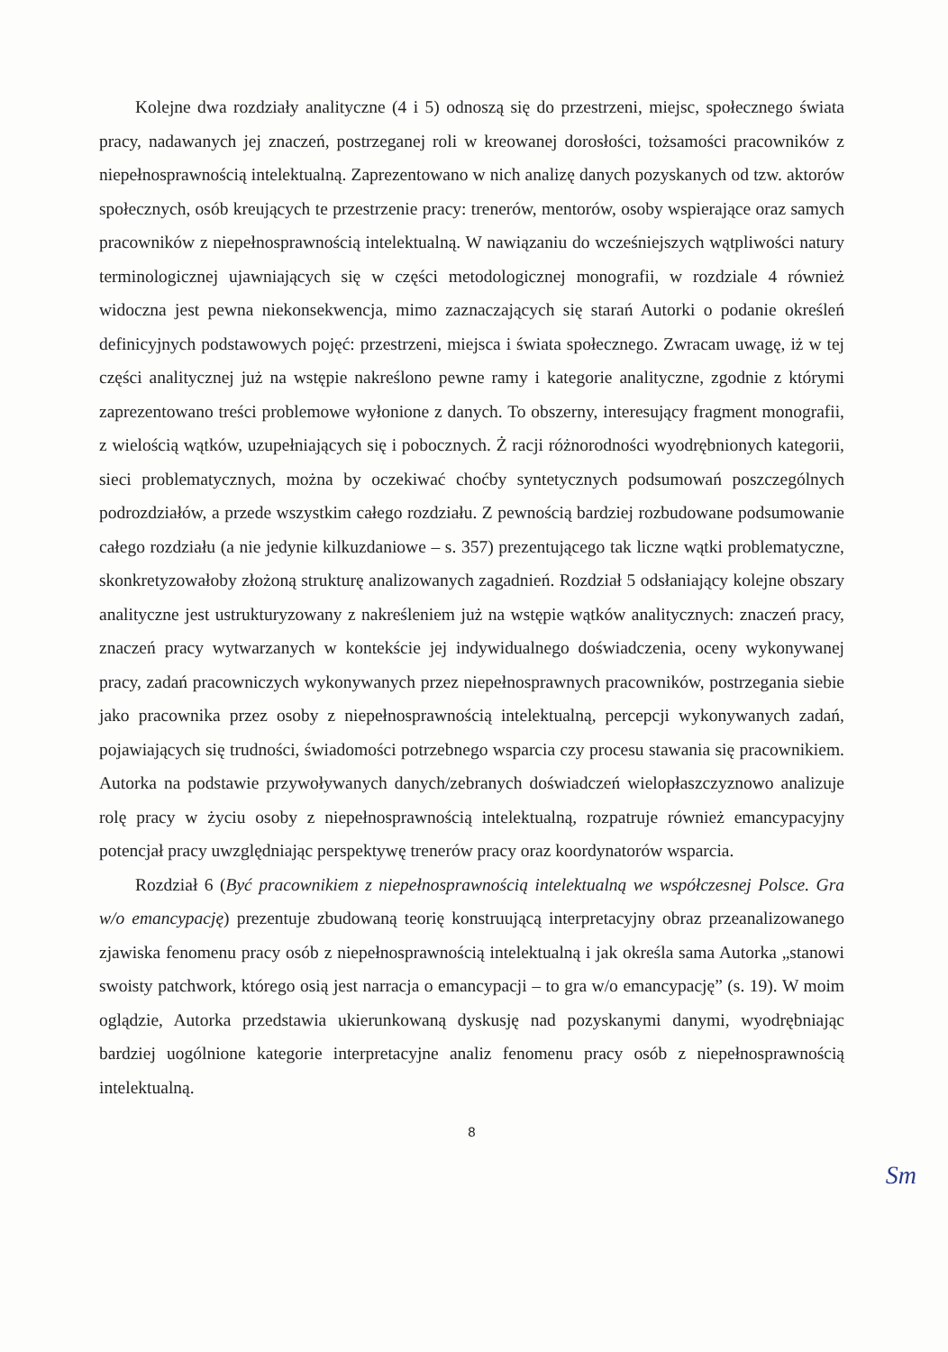Kolejne dwa rozdziały analityczne (4 i 5) odnoszą się do przestrzeni, miejsc, społecznego świata pracy, nadawanych jej znaczeń, postrzeganej roli w kreowanej dorosłości, tożsamości pracowników z niepełnosprawnością intelektualną. Zaprezentowano w nich analizę danych pozyskanych od tzw. aktorów społecznych, osób kreujących te przestrzenie pracy: trenerów, mentorów, osoby wspierające oraz samych pracowników z niepełnosprawnością intelektualną. W nawiązaniu do wcześniejszych wątpliwości natury terminologicznej ujawniających się w części metodologicznej monografii, w rozdziale 4 również widoczna jest pewna niekonsekwencja, mimo zaznaczających się starań Autorki o podanie określeń definicyjnych podstawowych pojęć: przestrzeni, miejsca i świata społecznego. Zwracam uwagę, iż w tej części analitycznej już na wstępie nakreślono pewne ramy i kategorie analityczne, zgodnie z którymi zaprezentowano treści problemowe wyłonione z danych. To obszerny, interesujący fragment monografii, z wielością wątków, uzupełniających się i pobocznych. Ż racji różnorodności wyodrębnionych kategorii, sieci problematycznych, można by oczekiwać choćby syntetycznych podsumowań poszczególnych podrozdziałów, a przede wszystkim całego rozdziału. Z pewnością bardziej rozbudowane podsumowanie całego rozdziału (a nie jedynie kilkuzdaniowe – s. 357) prezentującego tak liczne wątki problematyczne, skonkretyzowałoby złożoną strukturę analizowanych zagadnień. Rozdział 5 odsłaniający kolejne obszary analityczne jest ustrukturyzowany z nakreśleniem już na wstępie wątków analitycznych: znaczeń pracy, znaczeń pracy wytwarzanych w kontekście jej indywidualnego doświadczenia, oceny wykonywanej pracy, zadań pracowniczych wykonywanych przez niepełnosprawnych pracowników, postrzegania siebie jako pracownika przez osoby z niepełnosprawnością intelektualną, percepcji wykonywanych zadań, pojawiających się trudności, świadomości potrzebnego wsparcia czy procesu stawania się pracownikiem. Autorka na podstawie przywoływanych danych/zebranych doświadczeń wielopłaszczyznowo analizuje rolę pracy w życiu osoby z niepełnosprawnością intelektualną, rozpatruje również emancypacyjny potencjał pracy uwzględniając perspektywę trenerów pracy oraz koordynatorów wsparcia.
Rozdział 6 (Być pracownikiem z niepełnosprawnością intelektualną we współczesnej Polsce. Gra w/o emancypację) prezentuje zbudowaną teorię konstruującą interpretacyjny obraz przeanalizowanego zjawiska fenomenu pracy osób z niepełnosprawnością intelektualną i jak określa sama Autorka „stanowi swoisty patchwork, którego osią jest narracja o emancypacji – to gra w/o emancypację” (s. 19). W moim oglądzie, Autorka przedstawia ukierunkowaną dyskusję nad pozyskanymi danymi, wyodrębniając bardziej uogólnione kategorie interpretacyjne analiz fenomenu pracy osób z niepełnosprawnością intelektualną.
8
Sm